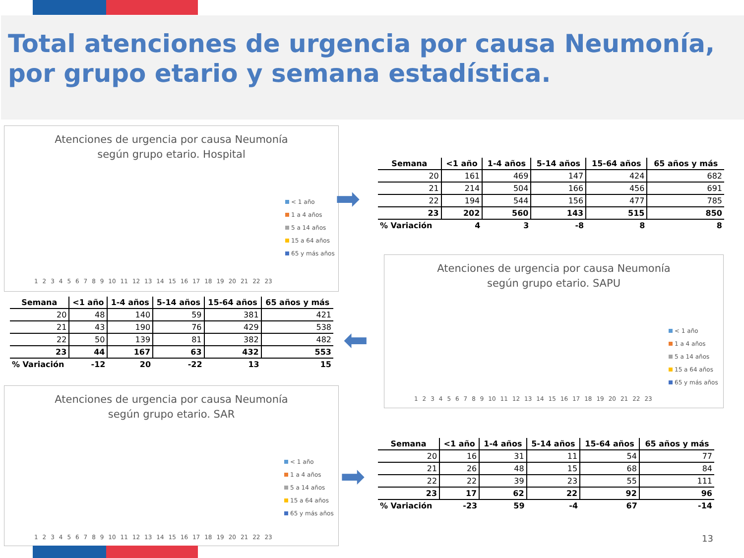Total atenciones de urgencia por causa Neumonía,
por grupo etario y semana estadística.
Atenciones de urgencia por causa Neumonía
según grupo etario. Hospital
< 1 año
1 a 4 años
5 a 14 años
15 a 64 años
65 y más años
123456789 10 11 12 13 14 15 16 17 18 19 20 21 22 23
➡
| Semana | <1 año | 1-4 años | 5-14 años | 15-64 años | 65 años y más |
| --- | --- | --- | --- | --- | --- |
| 20 | 161 | 469 | 147 | 424 | 682 |
| 21 | 214 | 504 | 166 | 456 | 691 |
| 22 | 194 | 544 | 156 | 477 | 785 |
| 23 | 202 | 560 | 143 | 515 | 850 |
| % Variación | 4 | 3 | -8 | 8 | 8 |
| Semana | <1 año | 1-4 años | 5-14 años | 15-64 años | 65 años y más |
| --- | --- | --- | --- | --- | --- |
| 20 | 48 | 140 | 59 | 381 | 421 |
| 21 | 43 | 190 | 76 | 429 | 538 |
| 22 | 50 | 139 | 81 | 382 | 482 |
| 23 | 44 | 167 | 63 | 432 | 553 |
| % Variación | -12 | 20 | -22 | 13 | 15 |
⬅
Atenciones de urgencia por causa Neumonía
según grupo etario. SAPU
< 1 año
1 a 4 años
5 a 14 años
15 a 64 años
65 y más años
123456789 10 11 12 13 14 15 16 17 18 19 20 21 22 23
Atenciones de urgencia por causa Neumonía
según grupo etario. SAR
< 1 año
1 a 4 años
5 a 14 años
15 a 64 años
65 y más años
123456789 10 11 12 13 14 15 16 17 18 19 20 21 22 23
➡
| Semana | <1 año | 1-4 años | 5-14 años | 15-64 años | 65 años y más |
| --- | --- | --- | --- | --- | --- |
| 20 | 16 | 31 | 11 | 54 | 77 |
| 21 | 26 | 48 | 15 | 68 | 84 |
| 22 | 22 | 39 | 23 | 55 | 111 |
| 23 | 17 | 62 | 22 | 92 | 96 |
| % Variación | -23 | 59 | -4 | 67 | -14 |
13